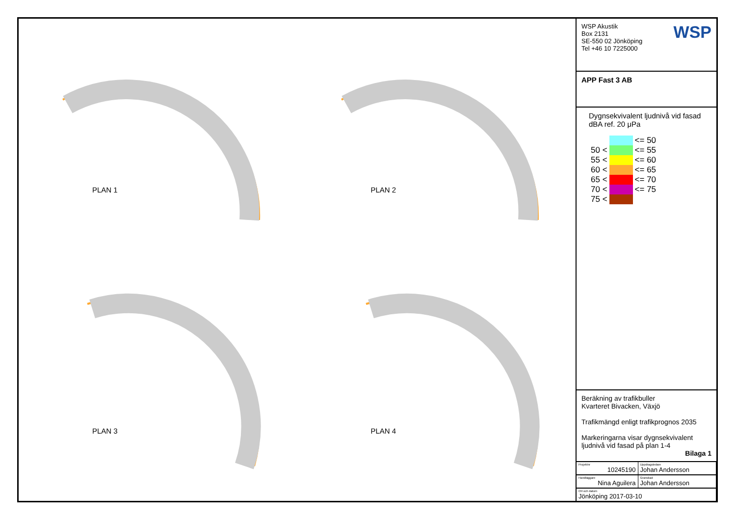PLAN 1
PLAN 2
PLAN 3
PLAN 4
WSP Akustik
Box 2131
SE-550 02 Jönköping
Tel +46 10 7225000 WSP
APP Fast 3 AB
Dygnsekvivalent ljudnivå vid fasad
dBA ref. 20 μPa
| | | <= 50 |
| 50 < | | <= 55 |
| 55 < | | <= 60 |
| 60 < | | <= 65 |
| 65 < | | <= 70 |
| 70 < | | <= 75 |
| 75 < | | |
Beräkning av trafikbuller
Kvarteret Bivacken, Växjö
Trafikmängd enligt trafikprognos 2035
Markeringarna visar dygnsekvivalent
ljudnivå vid fasad på plan 1-4
Bilaga 1
| Projektnr 10245190 | Uppdragsledare Johan Andersson |
| Handläggare Nina Aguilera | Granskad Johan Andersson |
| Ort och datum Jönköping 2017-03-10 | |